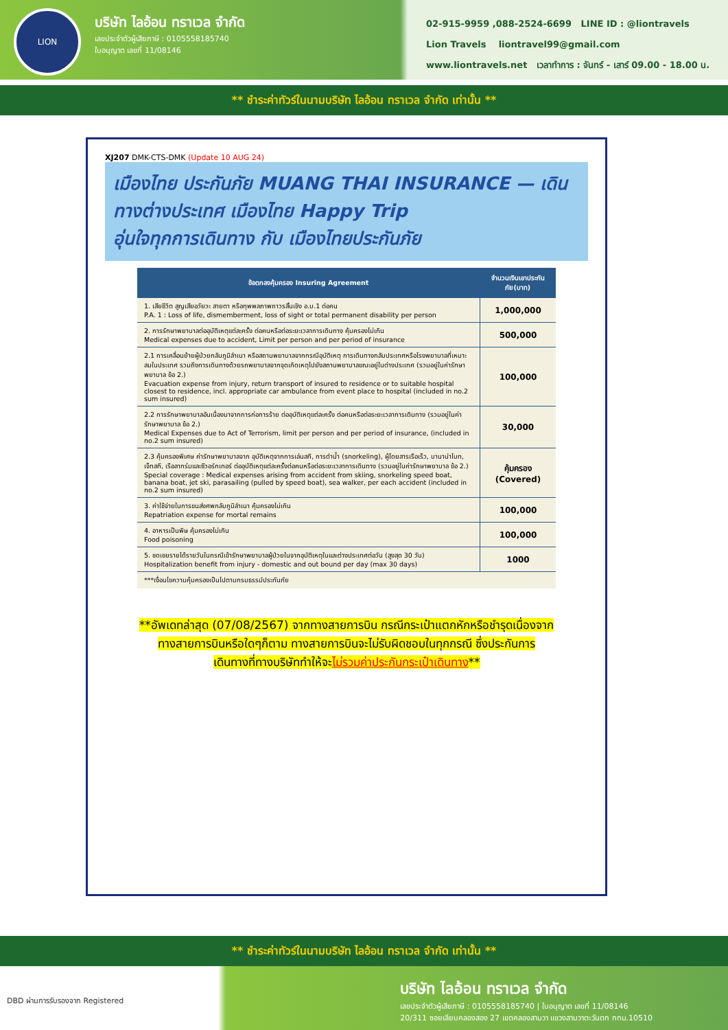LION
บริษัท ไลอ้อน ทราเวล จำกัด
เลขประจำตัวผู้เสียภาษี : 0105558185740
ใบอนุญาต เลขที่ 11/08146
02-915-9959 ,088-2524-6699 LINE ID : @liontravels
Lion Travels liontravel99@gmail.com
www.liontravels.net เวลาทำการ : จันทร์ - เสาร์ 09.00 - 18.00 น.
** ชำระค่าทัวร์ในนามบริษัท ไลอ้อน ทราเวล จำกัด เท่านั้น **
XJ207 DMK-CTS-DMK (Update 10 AUG 24)
เมืองไทย ประกันภัย MUANG THAI INSURANCE — เดินทางต่างประเทศ เมืองไทย Happy Trip
อุ่นใจทุกการเดินทาง กับ เมืองไทยประกันภัย
| ข้อตกลงคุ้มครอง Insuring Agreement | จำนวนเงินเอาประกันภัย(บาท) |
| --- | --- |
| 1. เสียชีวิต สูญเสียอวัยวะ สายตา หรือทุพพลภาพถาวรสิ้นเชิง อ.บ.1 ต่อคน P.A. 1 : Loss of life, dismemberment, loss of sight or total permanent disability per person | 1,000,000 |
| 2. การรักษาพยาบาลต่ออุบัติเหตุแต่ละครั้ง ต่อคนหรือต่อระยะเวลาการเดินทาง คุ้มครองไม่เกิน Medical expenses due to accident, Limit per person and per period of insurance | 500,000 |
| 2.1 การเคลื่อนย้ายผู้ป่วยกลับภูมิลำเนา หรือสถานพยาบาลจากกรณีอุบัติเหตุ การเดินทางกลับประเทศหรือโรงพยาบาลที่เหมาะสมในประเทศ รวมถึงการเดินทางด้วยรถพยาบาลจากจุดเกิดเหตุไปยังสถานพยาบาลขณะอยู่ในต่างประเทศ (รวมอยู่ในค่ารักษาพยาบาล ข้อ 2.) Evacuation expense from injury, return transport of insured to residence or to suitable hospital closest to residence, incl. appropriate car ambulance from event place to hospital (included in no.2 sum insured) | 100,000 |
| 2.2 การรักษาพยาบาลอันเนื่องมาจากการก่อการร้าย ต่ออุบัติเหตุแต่ละครั้ง ต่อคนหรือต่อระยะเวลาการเดินทาง (รวมอยู่ในค่ารักษาพยาบาล ข้อ 2.) Medical Expenses due to Act of Terrorism, limit per person and per period of insurance, (included in no.2 sum insured) | 30,000 |
| 2.3 คุ้มครองพิเศษ ค่ารักษาพยาบาลจาก อุบัติเหตุจากการเล่นสกี, การดำน้ำ (snorkeling), ผู้โดยสารเรือเร็ว, บานาน่าโบท, เจ็ทสกี, เรือลากร่มและซีวอร์กเกอร์ ต่ออุบัติเหตุแต่ละครั้งต่อคนหรือต่อระยะเวลาการเดินทาง (รวมอยู่ในค่ารักษาพยาบาล ข้อ 2.) Special coverage : Medical expenses arising from accident from skiing, snorkeling speed boat, banana boat, jet ski, parasailing (pulled by speed boat), sea walker, per each accident (included in no.2 sum insured) | คุ้มครอง (Covered) |
| 3. ค่าใช้จ่ายในการขนส่งศพกลับภูมิลำเนา คุ้มครองไม่เกิน Repatriation expense for mortal remains | 100,000 |
| 4. อาหารเป็นพิษ คุ้มครองไม่เกิน Food poisoning | 100,000 |
| 5. ชดเชยรายได้รายวันในกรณีเข้ารักษาพยาบาลผู้ป่วยในจากอุบัติเหตุในและต่างประเทศต่อวัน (สูงสุด 30 วัน) Hospitalization benefit from injury - domestic and out bound per day (max 30 days) | 1000 |
| ***เงื่อนไขความคุ้มครองเป็นไปตามกรมธรรม์ประกันภัย | |
**อัพเดทล่าสุด (07/08/2567) จากทางสายการบิน กรณีกระเป๋าแตกหักหรือชำรุดเนื่องจาก
ทางสายการบินหรือใดๆก็ตาม ทางสายการบินจะไม่รับผิดชอบในทุกกรณี ซึ่งประกันการ
เดินทางที่ทางบริษัททำให้จะไม่รวมค่าประกันกระเป๋าเดินทาง**
** ชำระค่าทัวร์ในนามบริษัท ไลอ้อน ทราเวล จำกัด เท่านั้น **
DBD ผ่านการรับรองจาก Registered
บริษัท ไลอ้อน ทราเวล จำกัด
เลขประจำตัวผู้เสียภาษี : 0105558185740 | ใบอนุญาต เลขที่ 11/08146
20/311 ซอยเลียบคลองสอง 27 เขตคลองสามวา แขวงสามวาตะวันตก กทม.10510